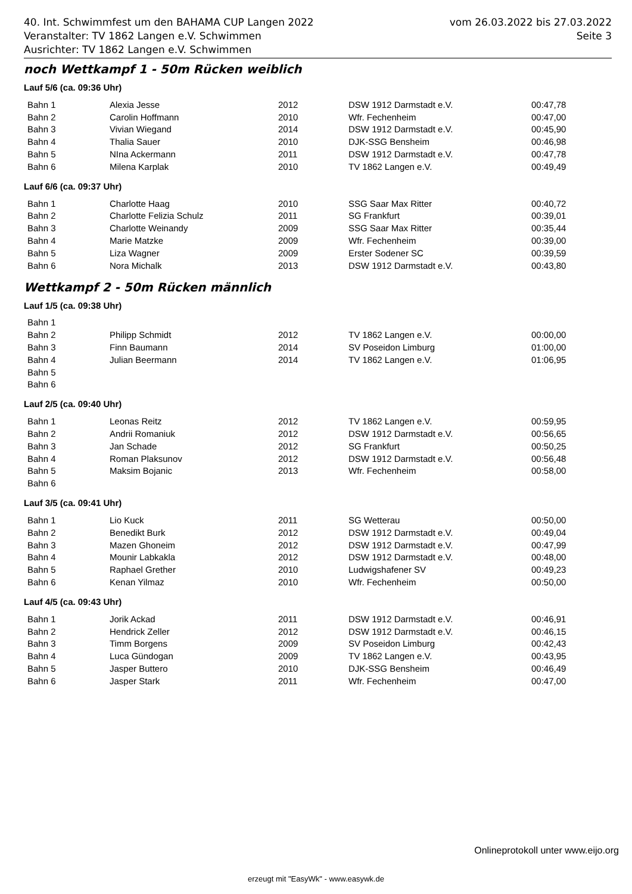vom 26.03.2022 bis 27.03.2022
Seite 3
40. Int. Schwimmfest um den BAHAMA CUP Langen 2022
Veranstalter: TV 1862 Langen e.V. Schwimmen
Ausrichter: TV 1862 Langen e.V. Schwimmen
noch Wettkampf 1 - 50m Rücken weiblich
Lauf 5/6 (ca. 09:36 Uhr)
| Bahn 1 | Alexia Jesse | 2012 | DSW 1912 Darmstadt e.V. | 00:47,78 |
| Bahn 2 | Carolin Hoffmann | 2010 | Wfr. Fechenheim | 00:47,00 |
| Bahn 3 | Vivian Wiegand | 2014 | DSW 1912 Darmstadt e.V. | 00:45,90 |
| Bahn 4 | Thalia Sauer | 2010 | DJK-SSG Bensheim | 00:46,98 |
| Bahn 5 | NIna Ackermann | 2011 | DSW 1912 Darmstadt e.V. | 00:47,78 |
| Bahn 6 | Milena Karplak | 2010 | TV 1862 Langen e.V. | 00:49,49 |
Lauf 6/6 (ca. 09:37 Uhr)
| Bahn 1 | Charlotte Haag | 2010 | SSG Saar Max Ritter | 00:40,72 |
| Bahn 2 | Charlotte Felizia Schulz | 2011 | SG Frankfurt | 00:39,01 |
| Bahn 3 | Charlotte Weinandy | 2009 | SSG Saar Max Ritter | 00:35,44 |
| Bahn 4 | Marie Matzke | 2009 | Wfr. Fechenheim | 00:39,00 |
| Bahn 5 | Liza Wagner | 2009 | Erster Sodener SC | 00:39,59 |
| Bahn 6 | Nora Michalk | 2013 | DSW 1912 Darmstadt e.V. | 00:43,80 |
Wettkampf 2 - 50m Rücken männlich
Lauf 1/5 (ca. 09:38 Uhr)
| Bahn 1 | | | | |
| Bahn 2 | Philipp Schmidt | 2012 | TV 1862 Langen e.V. | 00:00,00 |
| Bahn 3 | Finn Baumann | 2014 | SV Poseidon Limburg | 01:00,00 |
| Bahn 4 | Julian Beermann | 2014 | TV 1862 Langen e.V. | 01:06,95 |
| Bahn 5 | | | | |
| Bahn 6 | | | | |
Lauf 2/5 (ca. 09:40 Uhr)
| Bahn 1 | Leonas Reitz | 2012 | TV 1862 Langen e.V. | 00:59,95 |
| Bahn 2 | Andrii Romaniuk | 2012 | DSW 1912 Darmstadt e.V. | 00:56,65 |
| Bahn 3 | Jan Schade | 2012 | SG Frankfurt | 00:50,25 |
| Bahn 4 | Roman Plaksunov | 2012 | DSW 1912 Darmstadt e.V. | 00:56,48 |
| Bahn 5 | Maksim Bojanic | 2013 | Wfr. Fechenheim | 00:58,00 |
| Bahn 6 | | | | |
Lauf 3/5 (ca. 09:41 Uhr)
| Bahn 1 | Lio Kuck | 2011 | SG Wetterau | 00:50,00 |
| Bahn 2 | Benedikt Burk | 2012 | DSW 1912 Darmstadt e.V. | 00:49,04 |
| Bahn 3 | Mazen Ghoneim | 2012 | DSW 1912 Darmstadt e.V. | 00:47,99 |
| Bahn 4 | Mounir Labkakla | 2012 | DSW 1912 Darmstadt e.V. | 00:48,00 |
| Bahn 5 | Raphael Grether | 2010 | Ludwigshafener SV | 00:49,23 |
| Bahn 6 | Kenan Yilmaz | 2010 | Wfr. Fechenheim | 00:50,00 |
Lauf 4/5 (ca. 09:43 Uhr)
| Bahn 1 | Jorik Ackad | 2011 | DSW 1912 Darmstadt e.V. | 00:46,91 |
| Bahn 2 | Hendrick Zeller | 2012 | DSW 1912 Darmstadt e.V. | 00:46,15 |
| Bahn 3 | Timm Borgens | 2009 | SV Poseidon Limburg | 00:42,43 |
| Bahn 4 | Luca Gündogan | 2009 | TV 1862 Langen e.V. | 00:43,95 |
| Bahn 5 | Jasper Buttero | 2010 | DJK-SSG Bensheim | 00:46,49 |
| Bahn 6 | Jasper Stark | 2011 | Wfr. Fechenheim | 00:47,00 |
Onlineprotokoll unter www.eijo.org
erzeugt mit "EasyWk" - www.easywk.de